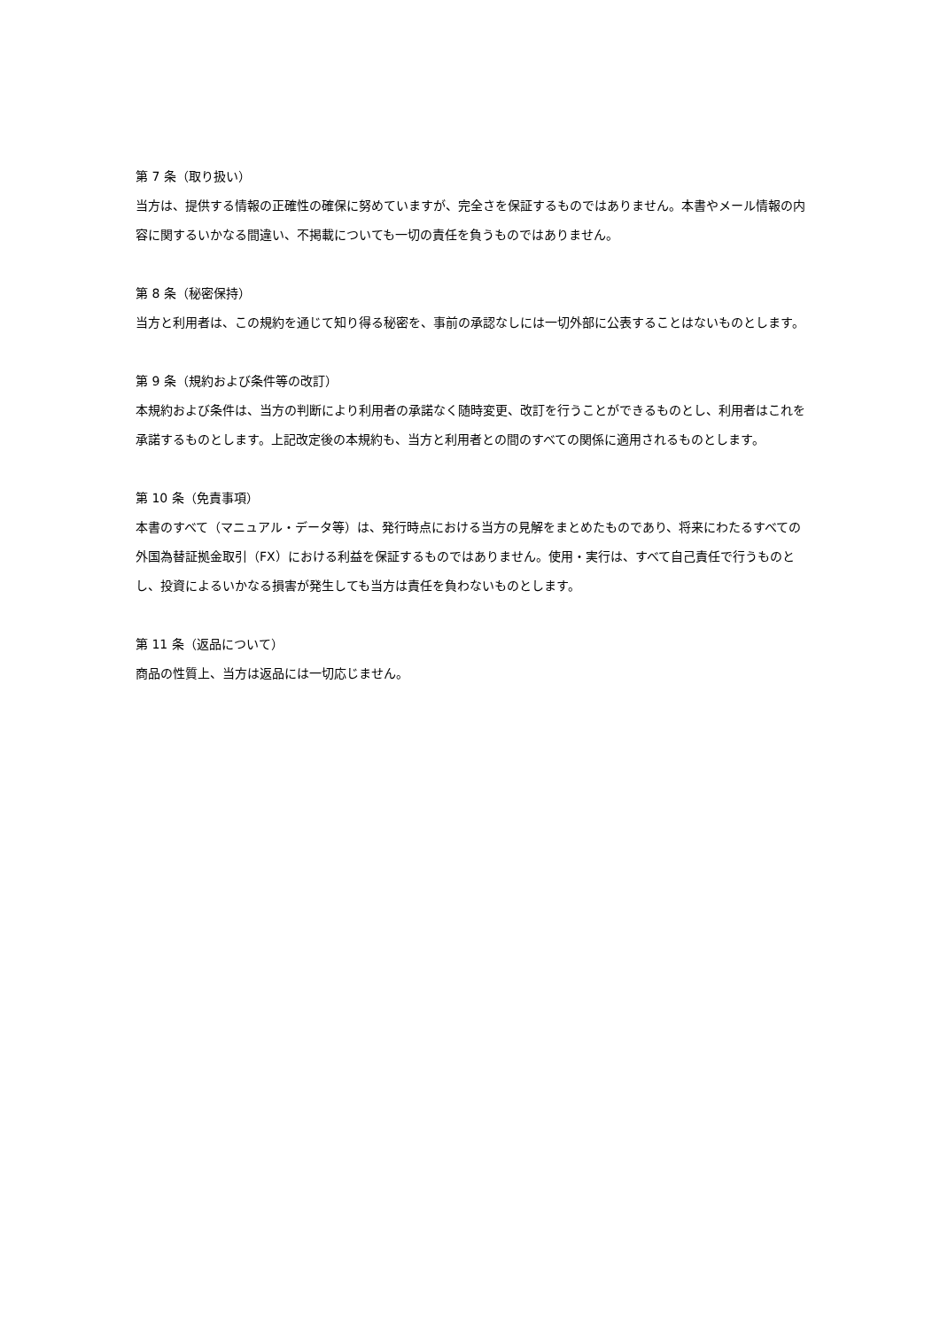第 7 条（取り扱い）
当方は、提供する情報の正確性の確保に努めていますが、完全さを保証するものではありません。本書やメール情報の内容に関するいかなる間違い、不掲載についても一切の責任を負うものではありません。
第 8 条（秘密保持）
当方と利用者は、この規約を通じて知り得る秘密を、事前の承認なしには一切外部に公表することはないものとします。
第 9 条（規約および条件等の改訂）
本規約および条件は、当方の判断により利用者の承諾なく随時変更、改訂を行うことができるものとし、利用者はこれを承諾するものとします。上記改定後の本規約も、当方と利用者との間のすべての関係に適用されるものとします。
第 10 条（免責事項）
本書のすべて（マニュアル・データ等）は、発行時点における当方の見解をまとめたものであり、将来にわたるすべての外国為替証拠金取引（FX）における利益を保証するものではありません。使用・実行は、すべて自己責任で行うものとし、投資によるいかなる損害が発生しても当方は責任を負わないものとします。
第 11 条（返品について）
商品の性質上、当方は返品には一切応じません。